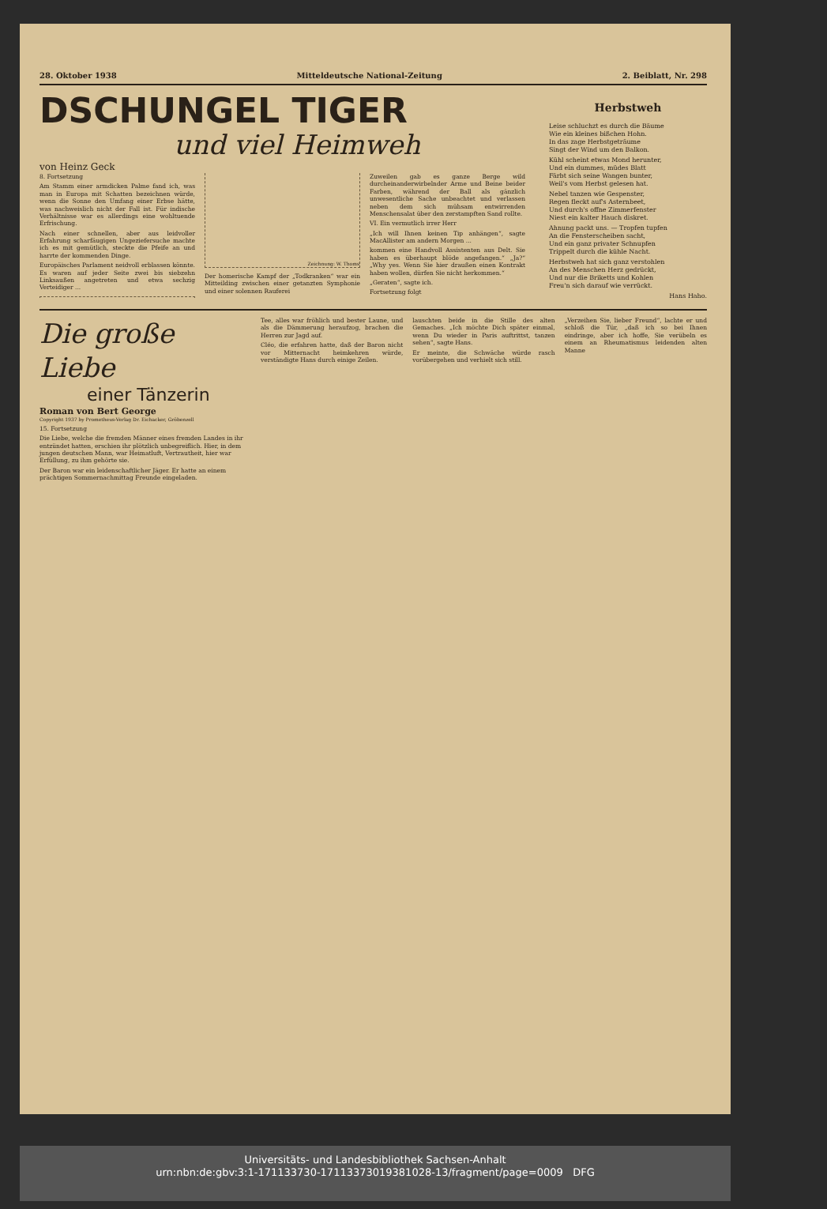28. Oktober 1938 Mitteldeutsche National-Zeitung 2. Beiblatt, Nr. 298
DSCHUNGEL TIGER
und viel Heimweh
von Heinz Geck
8. Fortsetzung
Am Stamm einer armdicken Palme fand ich, was man in Europa mit Schatten bezeichnen würde, wenn die Sonne den Umfang einer Erbse hätte, was nachweislich nicht der Fall ist. Für indische Verhältnisse war es allerdings eine wohltuende Erfrischung.
Nach einer schnellen, aber aus leidvoller Erfahrung scharfäugigen Ungeziefersuche machte ich es mit gemütlich, steckte die Pfeife an und harrte der kommenden Dinge.
Europäisches Parlament neidvoll erblassen könnte. Es waren auf jeder Seite zwei bis siebzehn Linksaußen angetreten und etwa sechzig Verteidiger ...
Zeichnung: W. Thoms
Der homerische Kampf der „Todkranken“ war ein Mitteilding zwischen einer getanzten Symphonie und einer solennen Rauferei
Zuweilen gab es ganze Berge wild durcheinanderwirbelnder Arme und Beine beider Farben, während der Ball als gänzlich unwesentliche Sache unbeachtet und verlassen neben dem sich mühsam entwirrenden Menschensalat über den zerstampften Sand rollte.
VI. Ein vermutlich irrer Herr
„Ich will Ihnen keinen Tip anhängen“, sagte MacAllister am andern Morgen ...
kommen eine Handvoll Assistenten aus Delt. Sie haben es überhaupt blöde angefangen.“ „Ja?“ „Why yes. Wenn Sie hier draußen einen Kontrakt haben wollen, dürfen Sie nicht herkommen.“
„Geraten“, sagte ich.
Fortsetzung folgt
Herbstweh
Leise schluchzt es durch die Bäume
Wie ein kleines bißchen Hohn.
In das zage Herbstgeträume
Singt der Wind um den Balkon.
Kühl scheint etwas Mond herunter,
Und ein dummes, müdes Blatt
Färbt sich seine Wangen bunter,
Weil's vom Herbst gelesen hat.
Nebel tanzen wie Gespenster,
Regen fleckt auf's Asternbeet,
Und durch's offne Zimmerfenster
Niest ein kalter Hauch diskret.
Ahnung packt uns. — Tropfen tupfen
An die Fensterscheiben sacht,
Und ein ganz privater Schnupfen
Trippelt durch die kühle Nacht.
Herbstweh hat sich ganz verstohlen
An des Menschen Herz gedrückt,
Und nur die Briketts und Kohlen
Freu'n sich darauf wie verrückt.
Hans Haho.
Die große Liebe
einer Tänzerin
Roman von Bert George
Copyright 1937 by Prometheus-Verlag Dr. Eichacker, Gröbenzell
15. Fortsetzung
Die Liebe, welche die fremden Männer eines fremden Landes in ihr entzündet hatten, erschien ihr plötzlich unbegreiflich. Hier, in dem jungen deutschen Mann, war Heimatluft, Vertrautheit, hier war Erfüllung, zu ihm gehörte sie.
Der Baron war ein leidenschaftlicher Jäger. Er hatte an einem prächtigen Sommernachmittag Freunde eingeladen.
Tee, alles war fröhlich und bester Laune, und als die Dämmerung heraufzog, brachen die Herren zur Jagd auf.
Cléo, die erfahren hatte, daß der Baron nicht vor Mitternacht heimkehren würde, verständigte Hans durch einige Zeilen.
lauschten beide in die Stille des alten Gemaches. „Ich möchte Dich später einmal, wenn Du wieder in Paris auftrittst, tanzen sehen“, sagte Hans.
Er meinte, die Schwäche würde rasch vorübergehen und verhielt sich still.
„Verzeihen Sie, lieber Freund“, lachte er und schloß die Tür, „daß ich so bei Ihnen eindringe, aber ich hoffe, Sie verübeln es einem an Rheumatismus leidenden alten Manne
Universitäts- und Landesbibliothek Sachsen-Anhalt
urn:nbn:de:gbv:3:1-171133730-17113373019381028-13/fragment/page=0009 DFG